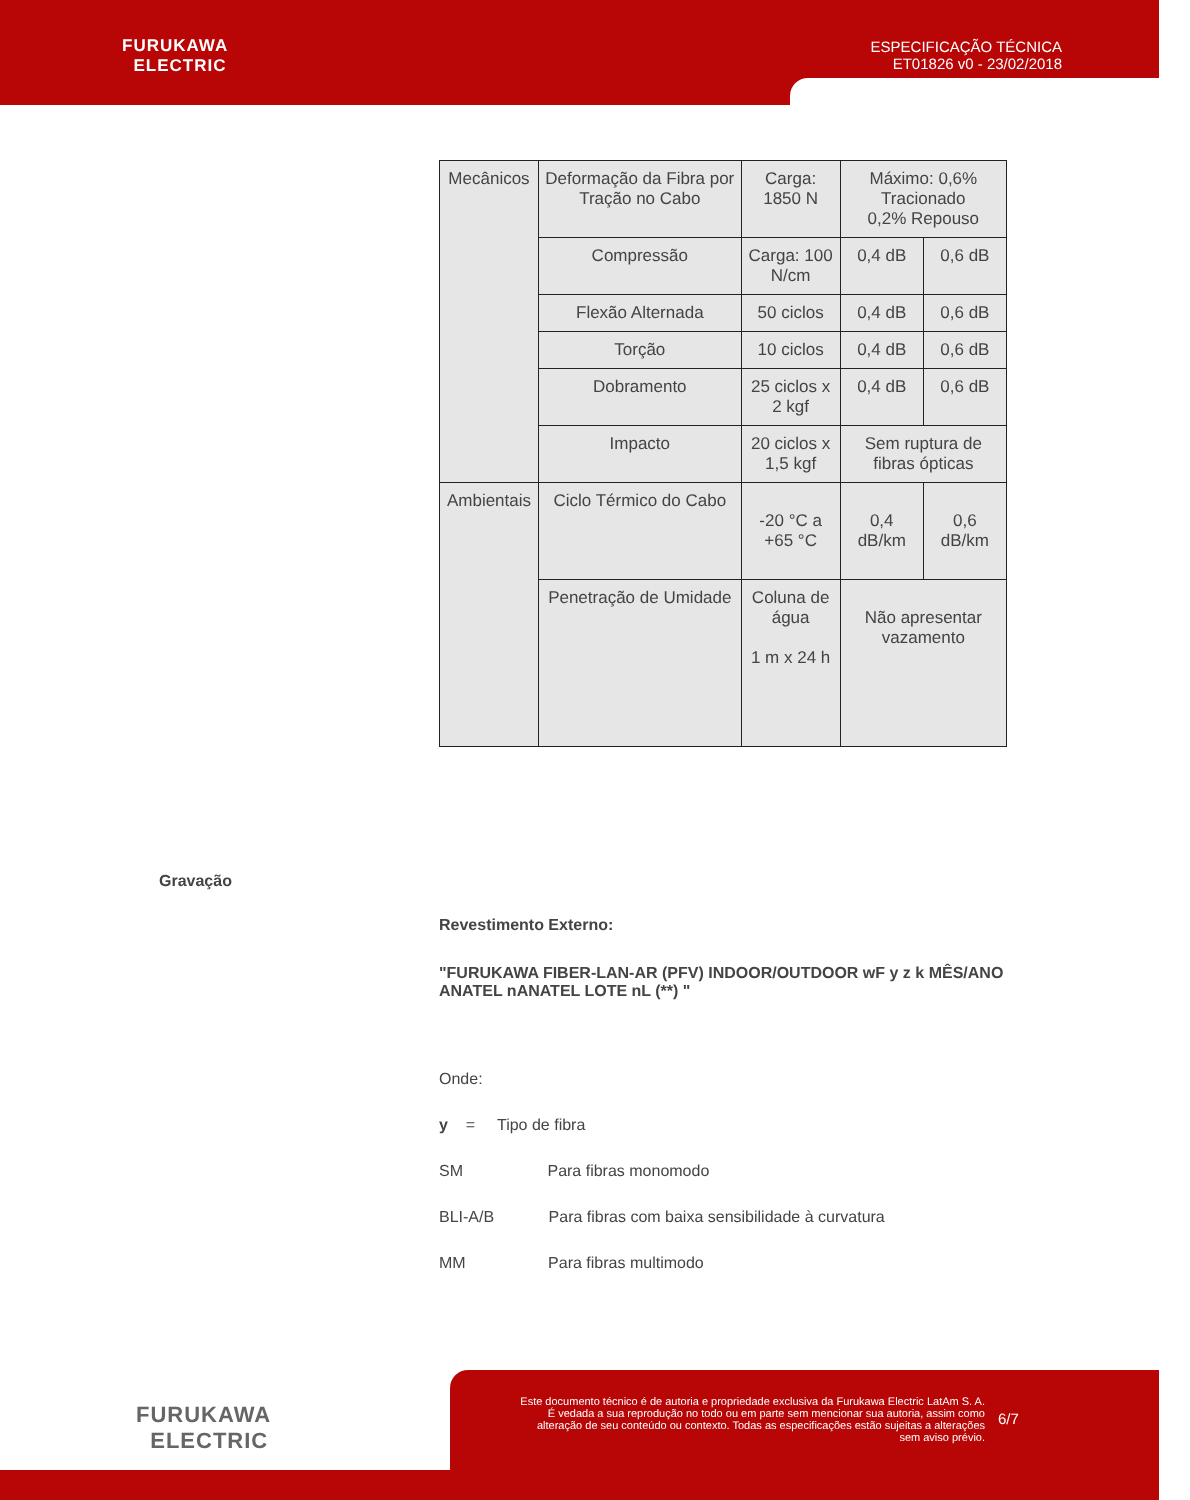FURUKAWA
ELECTRIC
ESPECIFICAÇÃO TÉCNICA
ET01826 v0 - 23/02/2018
| Mecânicos | Deformação da Fibra por Tração no Cabo | Carga: 1850 N | Máximo: 0,6% Tracionado 0,2% Repouso | |
| | Compressão | Carga: 100 N/cm | 0,4 dB | 0,6 dB |
| | Flexão Alternada | 50 ciclos | 0,4 dB | 0,6 dB |
| | Torção | 10 ciclos | 0,4 dB | 0,6 dB |
| | Dobramento | 25 ciclos x 2 kgf | 0,4 dB | 0,6 dB |
| | Impacto | 20 ciclos x 1,5 kgf | Sem ruptura de fibras ópticas | |
| Ambientais | Ciclo Térmico do Cabo | -20 °C a +65 °C | 0,4 dB/km | 0,6 dB/km |
| | Penetração de Umidade | Coluna de água 1 m x 24 h | Não apresentar vazamento | |
Gravação
Revestimento Externo:
"FURUKAWA FIBER-LAN-AR (PFV) INDOOR/OUTDOOR wF y z k MÊS/ANO ANATEL nANATEL LOTE nL (**) "
Onde:
y = Tipo de fibra
SM Para fibras monomodo
BLI-A/B Para fibras com baixa sensibilidade à curvatura
MM Para fibras multimodo
FURUKAWA
ELECTRIC
Este documento técnico é de autoria e propriedade exclusiva da Furukawa Electric LatAm S. A. É vedada a sua reprodução no todo ou em parte sem mencionar sua autoria, assim como alteração de seu conteúdo ou contexto. Todas as especificações estão sujeitas a alterações sem aviso prévio.
6/7